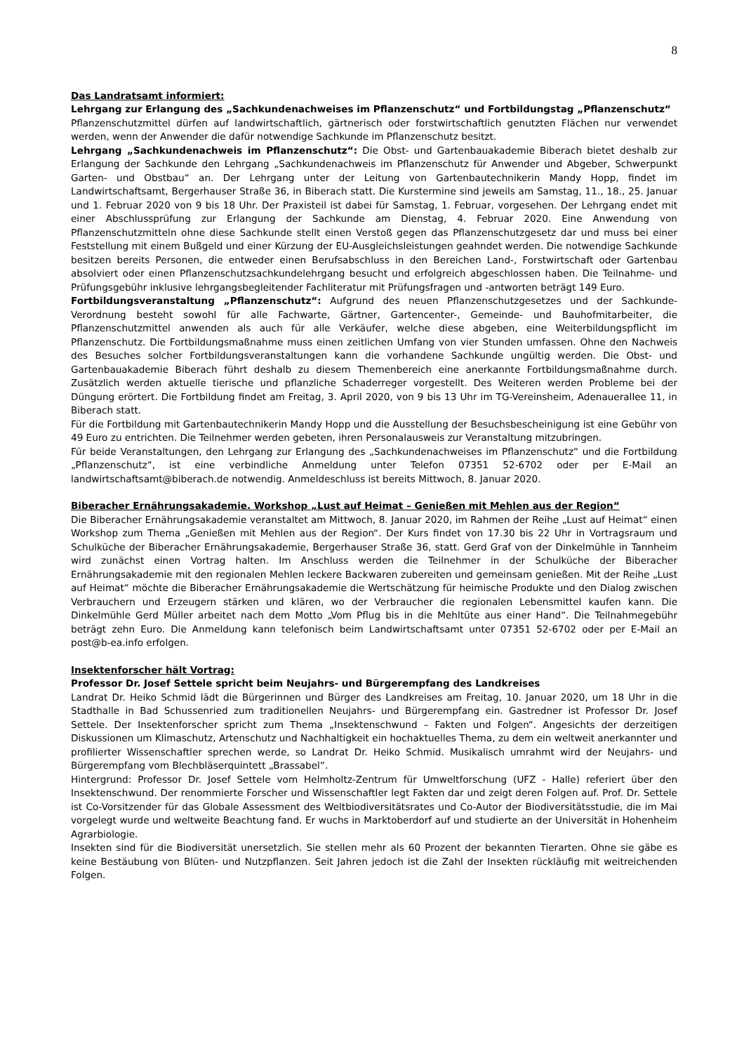8
Das Landratsamt informiert:
Lehrgang zur Erlangung des „Sachkundenachweises im Pflanzenschutz“ und Fortbildungstag „Pflanzenschutz“
Pflanzenschutzmittel dürfen auf landwirtschaftlich, gärtnerisch oder forstwirtschaftlich genutzten Flächen nur verwendet werden, wenn der Anwender die dafür notwendige Sachkunde im Pflanzenschutz besitzt.
Lehrgang „Sachkundenachweis im Pflanzenschutz“: Die Obst- und Gartenbauakademie Biberach bietet deshalb zur Erlangung der Sachkunde den Lehrgang „Sachkundenachweis im Pflanzenschutz für Anwender und Abgeber, Schwerpunkt Garten- und Obstbau“ an. Der Lehrgang unter der Leitung von Gartenbautechnikerin Mandy Hopp, findet im Landwirtschaftsamt, Bergerhauser Straße 36, in Biberach statt. Die Kurstermine sind jeweils am Samstag, 11., 18., 25. Januar und 1. Februar 2020 von 9 bis 18 Uhr. Der Praxisteil ist dabei für Samstag, 1. Februar, vorgesehen. Der Lehrgang endet mit einer Abschlussprüfung zur Erlangung der Sachkunde am Dienstag, 4. Februar 2020. Eine Anwendung von Pflanzenschutzmitteln ohne diese Sachkunde stellt einen Verstoß gegen das Pflanzenschutzgesetz dar und muss bei einer Feststellung mit einem Bußgeld und einer Kürzung der EU-Ausgleichsleistungen geahndet werden. Die notwendige Sachkunde besitzen bereits Personen, die entweder einen Berufsabschluss in den Bereichen Land-, Forstwirtschaft oder Gartenbau absolviert oder einen Pflanzenschutzsachkundelehrgang besucht und erfolgreich abgeschlossen haben. Die Teilnahme- und Prüfungsgebühr inklusive lehrgangsbegleitender Fachliteratur mit Prüfungsfragen und -antworten beträgt 149 Euro.
Fortbildungsveranstaltung „Pflanzenschutz“: Aufgrund des neuen Pflanzenschutzgesetzes und der Sachkunde-Verordnung besteht sowohl für alle Fachwarte, Gärtner, Gartencenter-, Gemeinde- und Bauhofmitarbeiter, die Pflanzenschutzmittel anwenden als auch für alle Verkäufer, welche diese abgeben, eine Weiterbildungspflicht im Pflanzenschutz. Die Fortbildungsmaßnahme muss einen zeitlichen Umfang von vier Stunden umfassen. Ohne den Nachweis des Besuches solcher Fortbildungsveranstaltungen kann die vorhandene Sachkunde ungültig werden. Die Obst- und Gartenbauakademie Biberach führt deshalb zu diesem Themenbereich eine anerkannte Fortbildungsmaßnahme durch. Zusätzlich werden aktuelle tierische und pflanzliche Schaderreger vorgestellt. Des Weiteren werden Probleme bei der Düngung erörtert. Die Fortbildung findet am Freitag, 3. April 2020, von 9 bis 13 Uhr im TG-Vereinsheim, Adenauerallee 11, in Biberach statt.
Für die Fortbildung mit Gartenbautechnikerin Mandy Hopp und die Ausstellung der Besuchsbescheinigung ist eine Gebühr von 49 Euro zu entrichten. Die Teilnehmer werden gebeten, ihren Personalausweis zur Veranstaltung mitzubringen.
Für beide Veranstaltungen, den Lehrgang zur Erlangung des „Sachkundenachweises im Pflanzenschutz“ und die Fortbildung „Pflanzenschutz“, ist eine verbindliche Anmeldung unter Telefon 07351 52-6702 oder per E-Mail an landwirtschaftsamt@biberach.de notwendig. Anmeldeschluss ist bereits Mittwoch, 8. Januar 2020.
Biberacher Ernährungsakademie. Workshop „Lust auf Heimat – Genießen mit Mehlen aus der Region“
Die Biberacher Ernährungsakademie veranstaltet am Mittwoch, 8. Januar 2020, im Rahmen der Reihe „Lust auf Heimat“ einen Workshop zum Thema „Genießen mit Mehlen aus der Region“. Der Kurs findet von 17.30 bis 22 Uhr in Vortragsraum und Schulküche der Biberacher Ernährungsakademie, Bergerhauser Straße 36, statt. Gerd Graf von der Dinkelmühle in Tannheim wird zunächst einen Vortrag halten. Im Anschluss werden die Teilnehmer in der Schulküche der Biberacher Ernährungsakademie mit den regionalen Mehlen leckere Backwaren zubereiten und gemeinsam genießen. Mit der Reihe „Lust auf Heimat“ möchte die Biberacher Ernährungsakademie die Wertschätzung für heimische Produkte und den Dialog zwischen Verbrauchern und Erzeugern stärken und klären, wo der Verbraucher die regionalen Lebensmittel kaufen kann. Die Dinkelmühle Gerd Müller arbeitet nach dem Motto „Vom Pflug bis in die Mehltüte aus einer Hand“. Die Teilnahmegebühr beträgt zehn Euro. Die Anmeldung kann telefonisch beim Landwirtschaftsamt unter 07351 52-6702 oder per E-Mail an post@b-ea.info erfolgen.
Insektenforscher hält Vortrag:
Professor Dr. Josef Settele spricht beim Neujahrs- und Bürgerempfang des Landkreises
Landrat Dr. Heiko Schmid lädt die Bürgerinnen und Bürger des Landkreises am Freitag, 10. Januar 2020, um 18 Uhr in die Stadthalle in Bad Schussenried zum traditionellen Neujahrs- und Bürgerempfang ein. Gastredner ist Professor Dr. Josef Settele. Der Insektenforscher spricht zum Thema „Insektenschwund – Fakten und Folgen“. Angesichts der derzeitigen Diskussionen um Klimaschutz, Artenschutz und Nachhaltigkeit ein hochaktuelles Thema, zu dem ein weltweit anerkannter und profilierter Wissenschaftler sprechen werde, so Landrat Dr. Heiko Schmid. Musikalisch umrahmt wird der Neujahrs- und Bürgerempfang vom Blechbläserquintett „Brassabel“.
Hintergrund: Professor Dr. Josef Settele vom Helmholtz-Zentrum für Umweltforschung (UFZ - Halle) referiert über den Insektenschwund. Der renommierte Forscher und Wissenschaftler legt Fakten dar und zeigt deren Folgen auf. Prof. Dr. Settele ist Co-Vorsitzender für das Globale Assessment des Weltbiodiversitätsrates und Co-Autor der Biodiversitätsstudie, die im Mai vorgelegt wurde und weltweite Beachtung fand. Er wuchs in Marktoberdorf auf und studierte an der Universität in Hohenheim Agrarbiologie.
Insekten sind für die Biodiversität unersetzlich. Sie stellen mehr als 60 Prozent der bekannten Tierarten. Ohne sie gäbe es keine Bestäubung von Blüten- und Nutzpflanzen. Seit Jahren jedoch ist die Zahl der Insekten rückläufig mit weitreichenden Folgen.